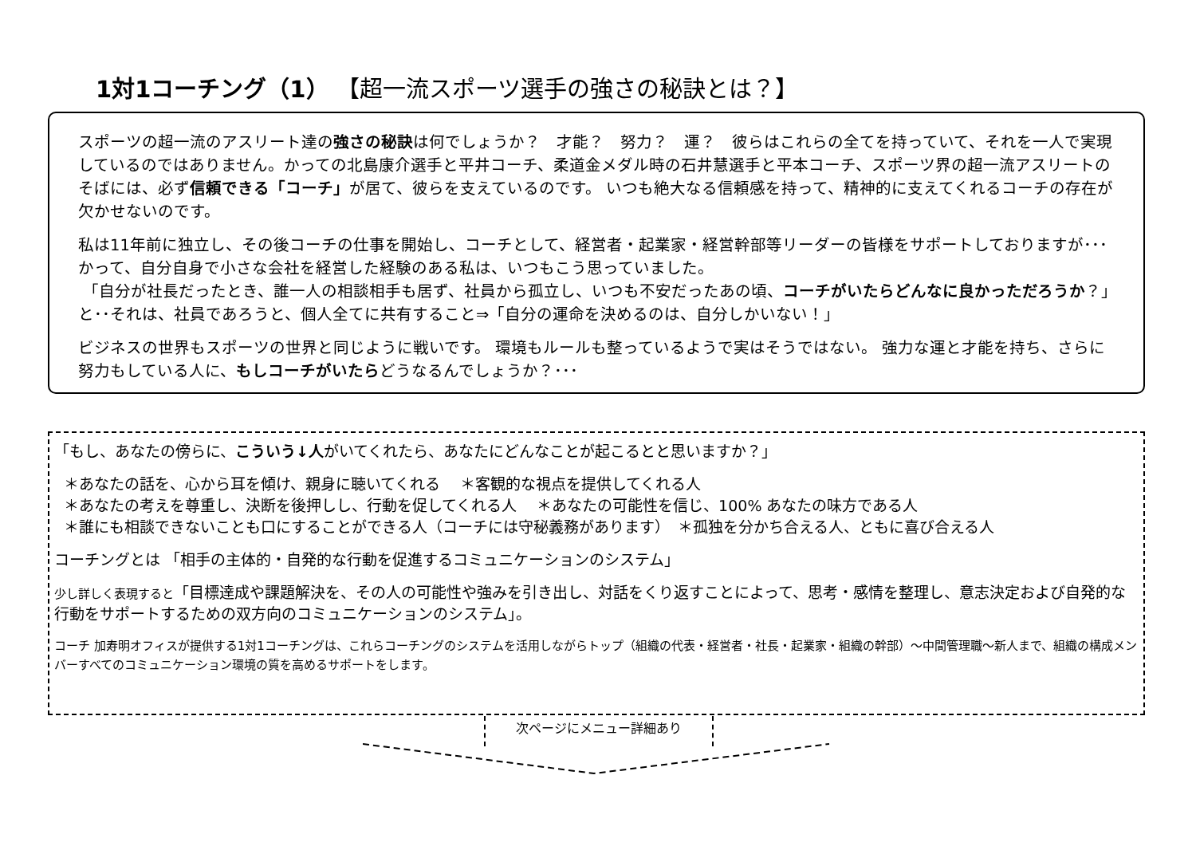1対1コーチング（1） 【超一流スポーツ選手の強さの秘訣とは？】
スポーツの超一流のアスリート達の強さの秘訣は何でしょうか？　才能？　努力？　運？　彼らはこれらの全てを持っていて、それを一人で実現しているのではありません。かっての北島康介選手と平井コーチ、柔道金メダル時の石井慧選手と平本コーチ、スポーツ界の超一流アスリートのそばには、必ず信頼できる「コーチ」が居て、彼らを支えているのです。 いつも絶大なる信頼感を持って、精神的に支えてくれるコーチの存在が欠かせないのです。
私は11年前に独立し、その後コーチの仕事を開始し、コーチとして、経営者・起業家・経営幹部等リーダーの皆様をサポートしておりますが･･･かって、自分自身で小さな会社を経営した経験のある私は、いつもこう思っていました。
「自分が社長だったとき、誰一人の相談相手も居ず、社員から孤立し、いつも不安だったあの頃、コーチがいたらどんなに良かっただろうか？」と･･それは、社員であろうと、個人全てに共有すること⇒「自分の運命を決めるのは、自分しかいない！」
ビジネスの世界もスポーツの世界と同じように戦いです。 環境もルールも整っているようで実はそうではない。 強力な運と才能を持ち、さらに努力もしている人に、もしコーチがいたらどうなるんでしょうか？･･･
「もし、あなたの傍らに、こういう↓人がいてくれたら、あなたにどんなことが起こるとと思いますか？」
＊あなたの話を、心から耳を傾け、親身に聴いてくれる　 ＊客観的な視点を提供してくれる人
＊あなたの考えを尊重し、決断を後押しし、行動を促してくれる人　 ＊あなたの可能性を信じ、100% あなたの味方である人
＊誰にも相談できないことも口にすることができる人（コーチには守秘義務があります）　＊孤独を分かち合える人、ともに喜び合える人
コーチングとは 「相手の主体的・自発的な行動を促進するコミュニケーションのシステム」
少し詳しく表現すると「目標達成や課題解決を、その人の可能性や強みを引き出し、対話をくり返すことによって、思考・感情を整理し、意志決定および自発的な行動をサポートするための双方向のコミュニケーションのシステム」。
コーチ 加寿明オフィスが提供する1対1コーチングは、これらコーチングのシステムを活用しながらトップ（組織の代表・経営者・社長・起業家・組織の幹部）～中間管理職～新人まで、組織の構成メンバーすべてのコミュニケーション環境の質を高めるサポートをします。
次ページにメニュー詳細あり